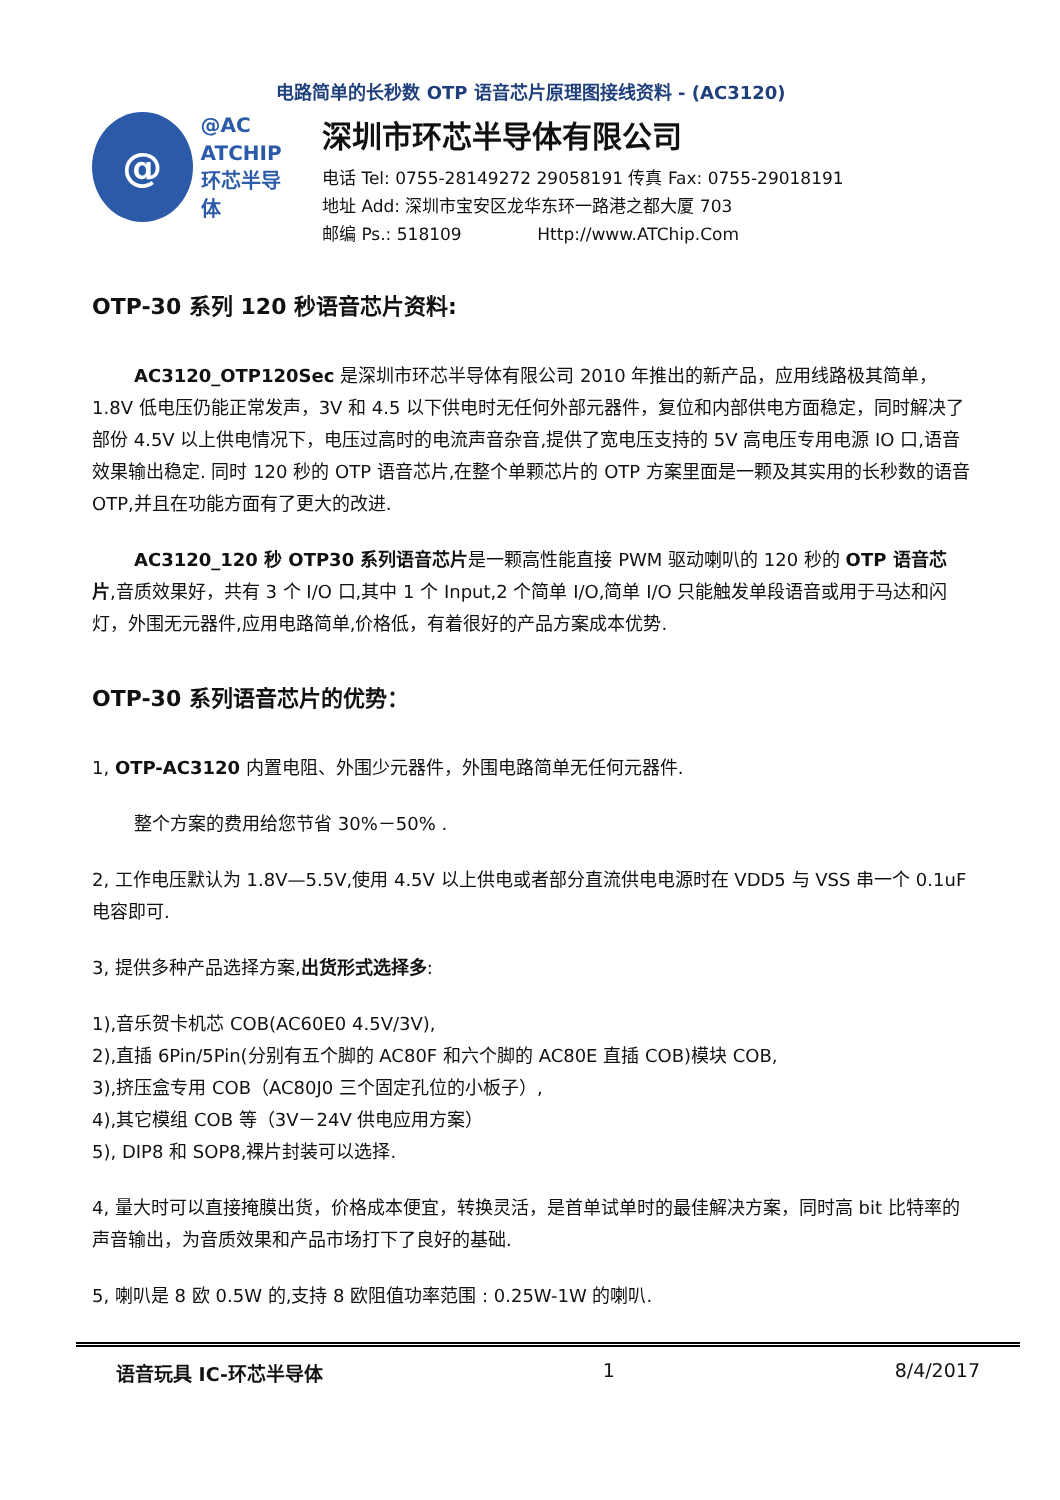电路简单的长秒数 OTP 语音芯片原理图接线资料 - (AC3120)
@
@AC
ATCHIP
环芯半导体
深圳市环芯半导体有限公司
电话 Tel: 0755-28149272 29058191 传真 Fax: 0755-29018191
地址 Add: 深圳市宝安区龙华东环一路港之都大厦 703
邮编 Ps.: 518109 Http://www.ATChip.Com
OTP-30 系列 120 秒语音芯片资料:
AC3120_OTP120Sec 是深圳市环芯半导体有限公司 2010 年推出的新产品，应用线路极其简单， 1.8V 低电压仍能正常发声，3V 和 4.5 以下供电时无任何外部元器件，复位和内部供电方面稳定，同时解决了部份 4.5V 以上供电情况下，电压过高时的电流声音杂音,提供了宽电压支持的 5V 高电压专用电源 IO 口,语音效果输出稳定. 同时 120 秒的 OTP 语音芯片,在整个单颗芯片的 OTP 方案里面是一颗及其实用的长秒数的语音 OTP,并且在功能方面有了更大的改进.
AC3120_120 秒 OTP30 系列语音芯片是一颗高性能直接 PWM 驱动喇叭的 120 秒的 OTP 语音芯片,音质效果好，共有 3 个 I/O 口,其中 1 个 Input,2 个简单 I/O,简单 I/O 只能触发单段语音或用于马达和闪灯，外围无元器件,应用电路简单,价格低，有着很好的产品方案成本优势.
OTP-30 系列语音芯片的优势：
1, OTP-AC3120 内置电阻、外围少元器件，外围电路简单无任何元器件.
整个方案的费用给您节省 30%－50% .
2, 工作电压默认为 1.8V—5.5V,使用 4.5V 以上供电或者部分直流供电电源时在 VDD5 与 VSS 串一个 0.1uF 电容即可.
3, 提供多种产品选择方案,出货形式选择多:
1),音乐贺卡机芯 COB(AC60E0 4.5V/3V),
2),直插 6Pin/5Pin(分别有五个脚的 AC80F 和六个脚的 AC80E 直插 COB)模块 COB,
3),挤压盒专用 COB（AC80J0 三个固定孔位的小板子）,
4),其它模组 COB 等（3V－24V 供电应用方案）
5), DIP8 和 SOP8,裸片封装可以选择.
4, 量大时可以直接掩膜出货，价格成本便宜，转换灵活，是首单试单时的最佳解决方案，同时高 bit 比特率的声音输出，为音质效果和产品市场打下了良好的基础.
5, 喇叭是 8 欧 0.5W 的,支持 8 欧阻值功率范围 : 0.25W-1W 的喇叭.
语音玩具 IC-环芯半导体 1 8/4/2017